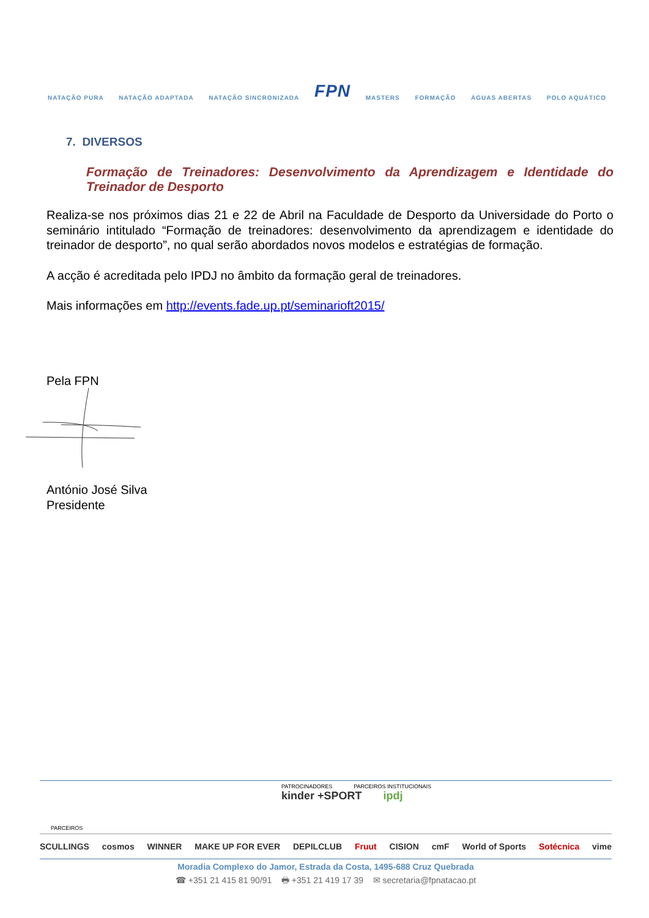NATAÇÃO PURA NATAÇÃO ADAPTADA NATAÇÃO SINCRONIZADA FPN MASTERS FORMAÇÃO ÁGUAS ABERTAS POLO AQUÁTICO
7. DIVERSOS
Formação de Treinadores: Desenvolvimento da Aprendizagem e Identidade do Treinador de Desporto
Realiza-se nos próximos dias 21 e 22 de Abril na Faculdade de Desporto da Universidade do Porto o seminário intitulado “Formação de treinadores: desenvolvimento da aprendizagem e identidade do treinador de desporto”, no qual serão abordados novos modelos e estratégias de formação.
A acção é acreditada pelo IPDJ no âmbito da formação geral de treinadores.
Mais informações em http://events.fade.up.pt/seminarioft2015/
Pela FPN
António José Silva
Presidente
PATROCINADORES PARCEIROS INSTITUCIONAIS
kinder +SPORT ipdj
PARCEIROS
SCULLINGS cosmos WINNER MAKE UP FOR EVER DEPILCLUB Fruut CISION cmF World of Sports Sotécnica vime
Moradia Complexo do Jamor, Estrada da Costa, 1495-688 Cruz Quebrada
☎ +351 21 415 81 90/91 🖶 +351 21 419 17 39 ✉ secretaria@fpnatacao.pt